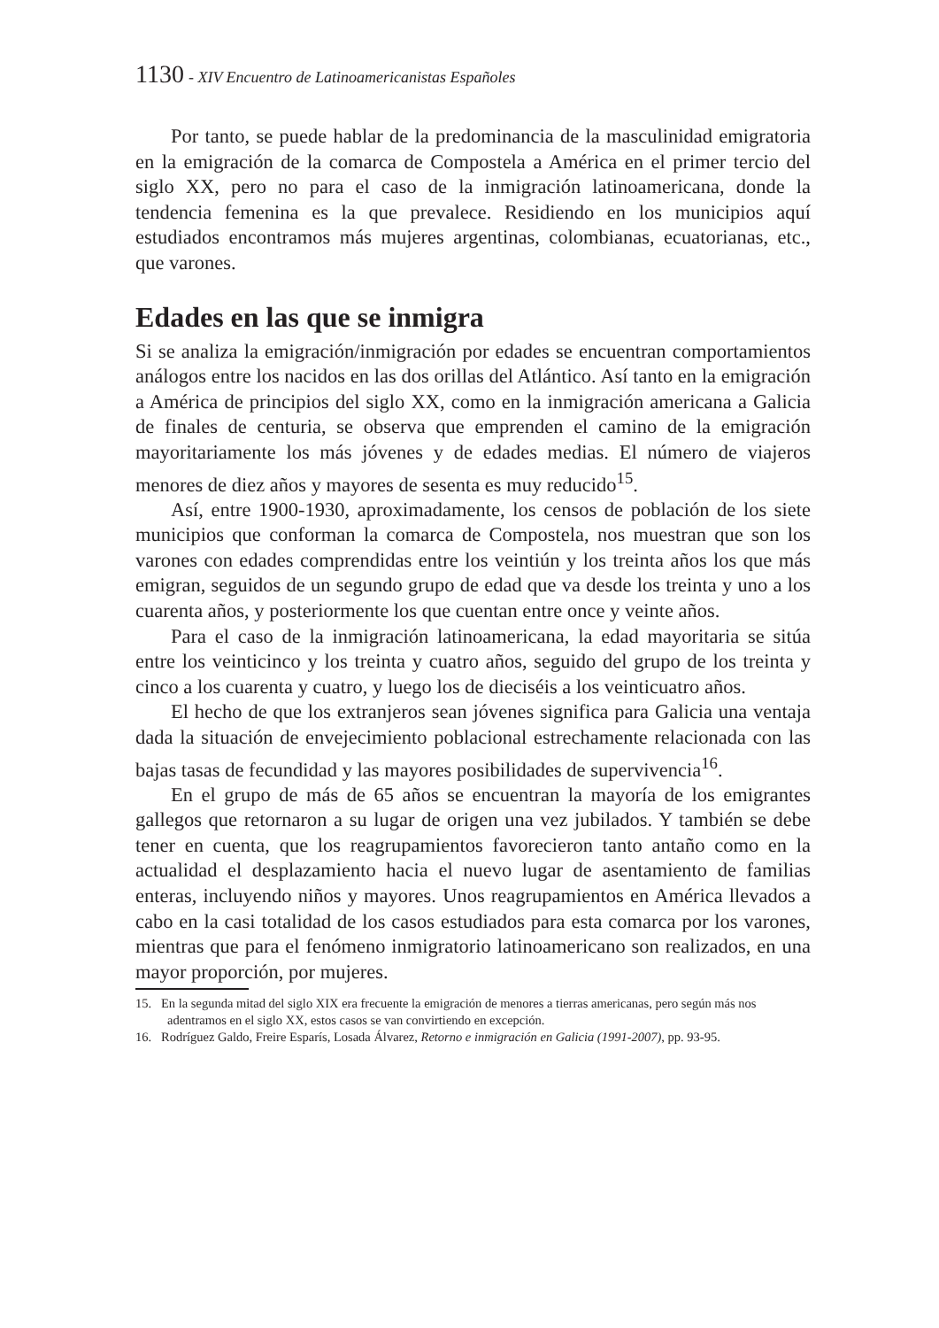1130 - XIV Encuentro de Latinoamericanistas Españoles
Por tanto, se puede hablar de la predominancia de la masculinidad emigratoria en la emigración de la comarca de Compostela a América en el primer tercio del siglo XX, pero no para el caso de la inmigración latinoamericana, donde la tendencia femenina es la que prevalece. Residiendo en los municipios aquí estudiados encontramos más mujeres argentinas, colombianas, ecuatorianas, etc., que varones.
Edades en las que se inmigra
Si se analiza la emigración/inmigración por edades se encuentran comportamientos análogos entre los nacidos en las dos orillas del Atlántico. Así tanto en la emigración a América de principios del siglo XX, como en la inmigración americana a Galicia de finales de centuria, se observa que emprenden el camino de la emigración mayoritariamente los más jóvenes y de edades medias. El número de viajeros menores de diez años y mayores de sesenta es muy reducido<sup>15</sup>.
Así, entre 1900-1930, aproximadamente, los censos de población de los siete municipios que conforman la comarca de Compostela, nos muestran que son los varones con edades comprendidas entre los veintiún y los treinta años los que más emigran, seguidos de un segundo grupo de edad que va desde los treinta y uno a los cuarenta años, y posteriormente los que cuentan entre once y veinte años.
Para el caso de la inmigración latinoamericana, la edad mayoritaria se sitúa entre los veinticinco y los treinta y cuatro años, seguido del grupo de los treinta y cinco a los cuarenta y cuatro, y luego los de dieciséis a los veinticuatro años.
El hecho de que los extranjeros sean jóvenes significa para Galicia una ventaja dada la situación de envejecimiento poblacional estrechamente relacionada con las bajas tasas de fecundidad y las mayores posibilidades de supervivencia<sup>16</sup>.
En el grupo de más de 65 años se encuentran la mayoría de los emigrantes gallegos que retornaron a su lugar de origen una vez jubilados. Y también se debe tener en cuenta, que los reagrupamientos favorecieron tanto antaño como en la actualidad el desplazamiento hacia el nuevo lugar de asentamiento de familias enteras, incluyendo niños y mayores. Unos reagrupamientos en América llevados a cabo en la casi totalidad de los casos estudiados para esta comarca por los varones, mientras que para el fenómeno inmigratorio latinoamericano son realizados, en una mayor proporción, por mujeres.
15. En la segunda mitad del siglo XIX era frecuente la emigración de menores a tierras americanas, pero según más nos adentramos en el siglo XX, estos casos se van convirtiendo en excepción.
16. Rodríguez Galdo, Freire Esparís, Losada Álvarez, Retorno e inmigración en Galicia (1991-2007), pp. 93-95.